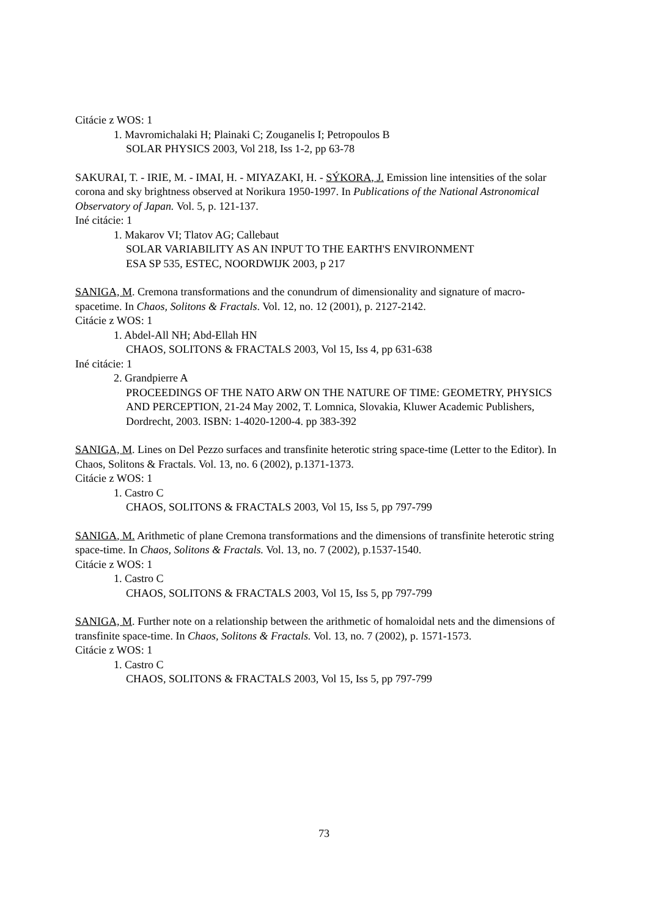Citácie z WOS: 1
1. Mavromichalaki H; Plainaki C; Zouganelis I; Petropoulos B
SOLAR PHYSICS 2003, Vol 218, Iss 1-2, pp 63-78
SAKURAI, T. - IRIE, M. - IMAI, H. - MIYAZAKI, H. - SÝKORA, J. Emission line intensities of the solar corona and sky brightness observed at Norikura 1950-1997. In Publications of the National Astronomical Observatory of Japan. Vol. 5, p. 121-137.
Iné citácie: 1
1. Makarov VI; Tlatov AG; Callebaut
SOLAR VARIABILITY AS AN INPUT TO THE EARTH'S ENVIRONMENT
ESA SP 535, ESTEC, NOORDWIJK 2003, p 217
SANIGA, M. Cremona transformations and the conundrum of dimensionality and signature of macro-spacetime. In Chaos, Solitons & Fractals. Vol. 12, no. 12 (2001), p. 2127-2142.
Citácie z WOS: 1
1. Abdel-All NH; Abd-Ellah HN
CHAOS, SOLITONS & FRACTALS 2003, Vol 15, Iss 4, pp 631-638
Iné citácie: 1
2. Grandpierre A
PROCEEDINGS OF THE NATO ARW ON THE NATURE OF TIME: GEOMETRY, PHYSICS AND PERCEPTION, 21-24 May 2002, T. Lomnica, Slovakia, Kluwer Academic Publishers, Dordrecht, 2003. ISBN: 1-4020-1200-4. pp 383-392
SANIGA, M. Lines on Del Pezzo surfaces and transfinite heterotic string space-time (Letter to the Editor). In Chaos, Solitons & Fractals. Vol. 13, no. 6 (2002), p.1371-1373.
Citácie z WOS: 1
1. Castro C
CHAOS, SOLITONS & FRACTALS 2003, Vol 15, Iss 5, pp 797-799
SANIGA, M. Arithmetic of plane Cremona transformations and the dimensions of transfinite heterotic string space-time. In Chaos, Solitons & Fractals. Vol. 13, no. 7 (2002), p.1537-1540.
Citácie z WOS: 1
1. Castro C
CHAOS, SOLITONS & FRACTALS 2003, Vol 15, Iss 5, pp 797-799
SANIGA, M. Further note on a relationship between the arithmetic of homaloidal nets and the dimensions of transfinite space-time. In Chaos, Solitons & Fractals. Vol. 13, no. 7 (2002), p. 1571-1573.
Citácie z WOS: 1
1. Castro C
CHAOS, SOLITONS & FRACTALS 2003, Vol 15, Iss 5, pp 797-799
73